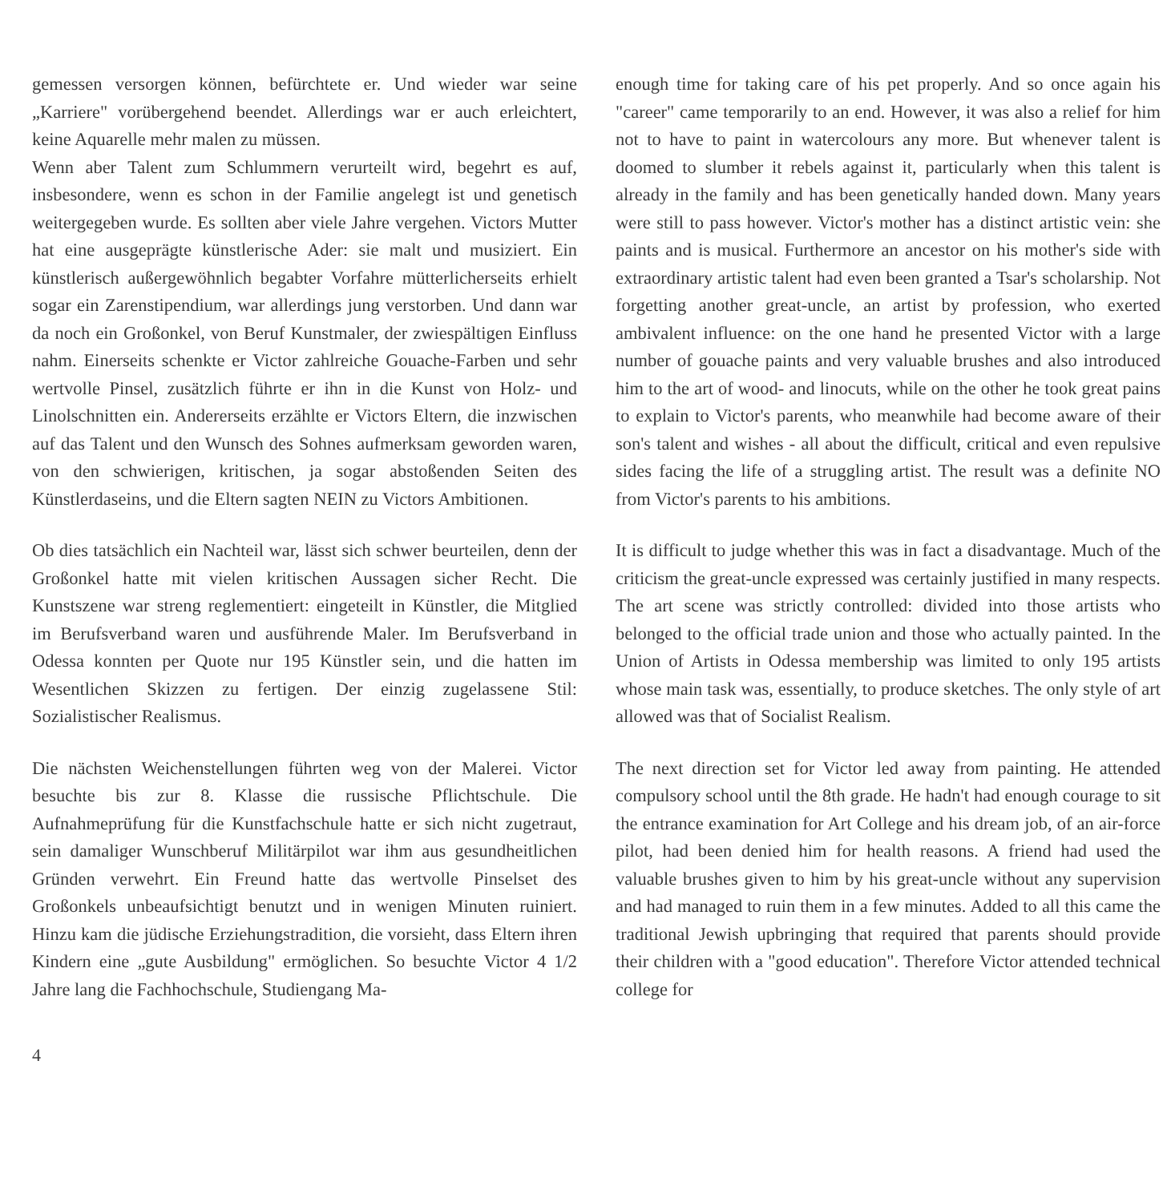gemessen versorgen können, befürchtete er. Und wieder war seine „Karriere" vorübergehend beendet. Allerdings war er auch erleichtert, keine Aquarelle mehr malen zu müssen.
Wenn aber Talent zum Schlummern verurteilt wird, begehrt es auf, insbesondere, wenn es schon in der Familie angelegt ist und genetisch weitergegeben wurde. Es sollten aber viele Jahre vergehen. Victors Mutter hat eine ausgeprägte künstlerische Ader: sie malt und musiziert. Ein künstlerisch außergewöhnlich begabter Vorfahre mütterlicherseits erhielt sogar ein Zarenstipendium, war allerdings jung verstorben. Und dann war da noch ein Großonkel, von Beruf Kunstmaler, der zwiespältigen Einfluss nahm. Einerseits schenkte er Victor zahlreiche Gouache-Farben und sehr wertvolle Pinsel, zusätzlich führte er ihn in die Kunst von Holz- und Linolschnitten ein. Andererseits erzählte er Victors Eltern, die inzwischen auf das Talent und den Wunsch des Sohnes aufmerksam geworden waren, von den schwierigen, kritischen, ja sogar abstoßenden Seiten des Künstlerdaseins, und die Eltern sagten NEIN zu Victors Ambitionen.
Ob dies tatsächlich ein Nachteil war, lässt sich schwer beurteilen, denn der Großonkel hatte mit vielen kritischen Aussagen sicher Recht. Die Kunstszene war streng reglementiert: eingeteilt in Künstler, die Mitglied im Berufsverband waren und ausführende Maler. Im Berufsverband in Odessa konnten per Quote nur 195 Künstler sein, und die hatten im Wesentlichen Skizzen zu fertigen. Der einzig zugelassene Stil: Sozialistischer Realismus.
Die nächsten Weichenstellungen führten weg von der Malerei. Victor besuchte bis zur 8. Klasse die russische Pflichtschule. Die Aufnahmeprüfung für die Kunstfachschule hatte er sich nicht zugetraut, sein damaliger Wunschberuf Militärpilot war ihm aus gesundheitlichen Gründen verwehrt. Ein Freund hatte das wertvolle Pinselset des Großonkels unbeaufsichtigt benutzt und in wenigen Minuten ruiniert. Hinzu kam die jüdische Erziehungstradition, die vorsieht, dass Eltern ihren Kindern eine „gute Ausbildung" ermöglichen. So besuchte Victor 4 1/2 Jahre lang die Fachhochschule, Studiengang Ma-
enough time for taking care of his pet properly. And so once again his "career" came temporarily to an end. However, it was also a relief for him not to have to paint in watercolours any more. But whenever talent is doomed to slumber it rebels against it, particularly when this talent is already in the family and has been genetically handed down. Many years were still to pass however. Victor's mother has a distinct artistic vein: she paints and is musical. Furthermore an ancestor on his mother's side with extraordinary artistic talent had even been granted a Tsar's scholarship. Not forgetting another great-uncle, an artist by profession, who exerted ambivalent influence: on the one hand he presented Victor with a large number of gouache paints and very valuable brushes and also introduced him to the art of wood- and linocuts, while on the other he took great pains to explain to Victor's parents, who meanwhile had become aware of their son's talent and wishes - all about the difficult, critical and even repulsive sides facing the life of a struggling artist. The result was a definite NO from Victor's parents to his ambitions.
It is difficult to judge whether this was in fact a disadvantage. Much of the criticism the great-uncle expressed was certainly justified in many respects. The art scene was strictly controlled: divided into those artists who belonged to the official trade union and those who actually painted. In the Union of Artists in Odessa membership was limited to only 195 artists whose main task was, essentially, to produce sketches. The only style of art allowed was that of Socialist Realism.
The next direction set for Victor led away from painting. He attended compulsory school until the 8th grade. He hadn't had enough courage to sit the entrance examination for Art College and his dream job, of an air-force pilot, had been denied him for health reasons. A friend had used the valuable brushes given to him by his great-uncle without any supervision and had managed to ruin them in a few minutes. Added to all this came the traditional Jewish upbringing that required that parents should provide their children with a "good education". Therefore Victor attended technical college for
4